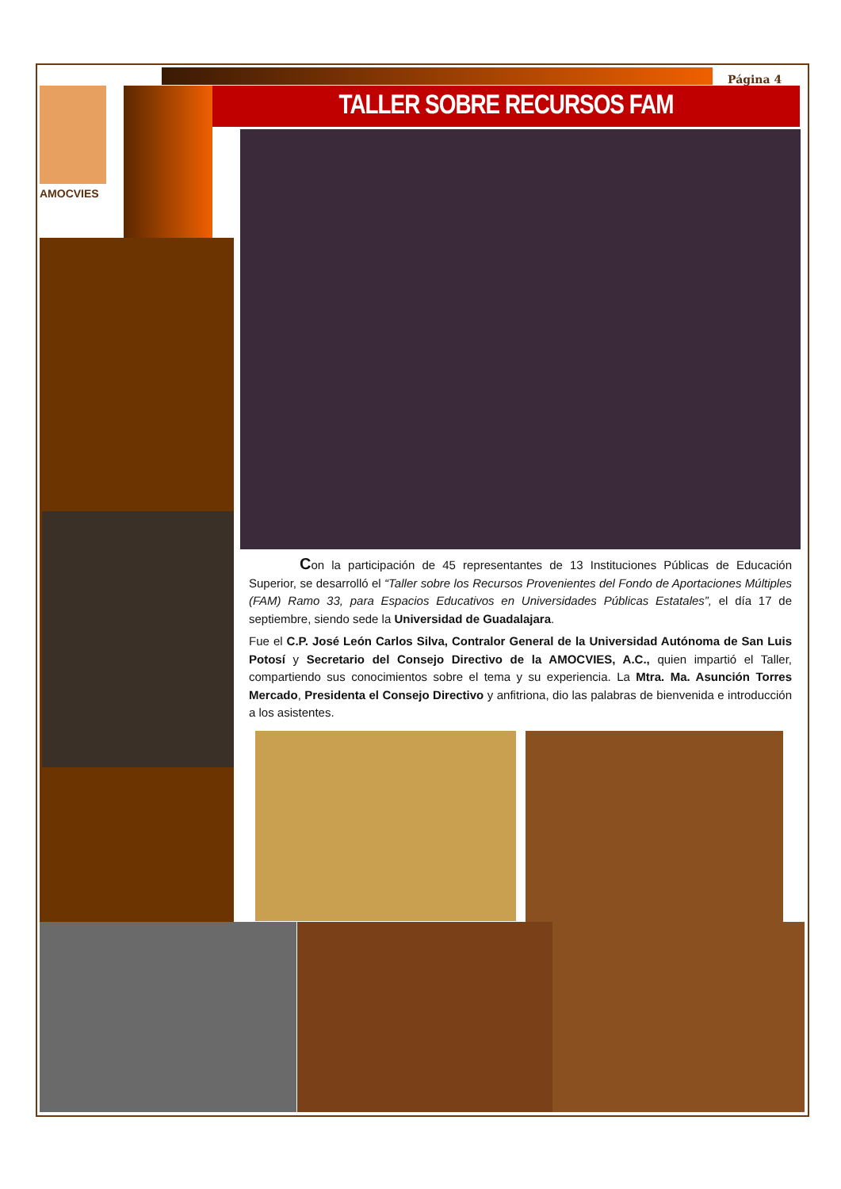Página 4
AMOCVIES TALLER SOBRE RECURSOS FAM
Con la participación de 45 representantes de 13 Instituciones Públicas de Educación Superior, se desarrolló el “Taller sobre los Recursos Provenientes del Fondo de Aportaciones Múltiples (FAM) Ramo 33, para Espacios Educativos en Universidades Públicas Estatales”, el día 17 de septiembre, siendo sede la Universidad de Guadalajara.
Fue el C.P. José León Carlos Silva, Contralor General de la Universidad Autónoma de San Luis Potosí y Secretario del Consejo Directivo de la AMOCVIES, A.C., quien impartió el Taller, compartiendo sus conocimientos sobre el tema y su experiencia. La Mtra. Ma. Asunción Torres Mercado, Presidenta el Consejo Directivo y anfitriona, dio las palabras de bienvenida e introducción a los asistentes.